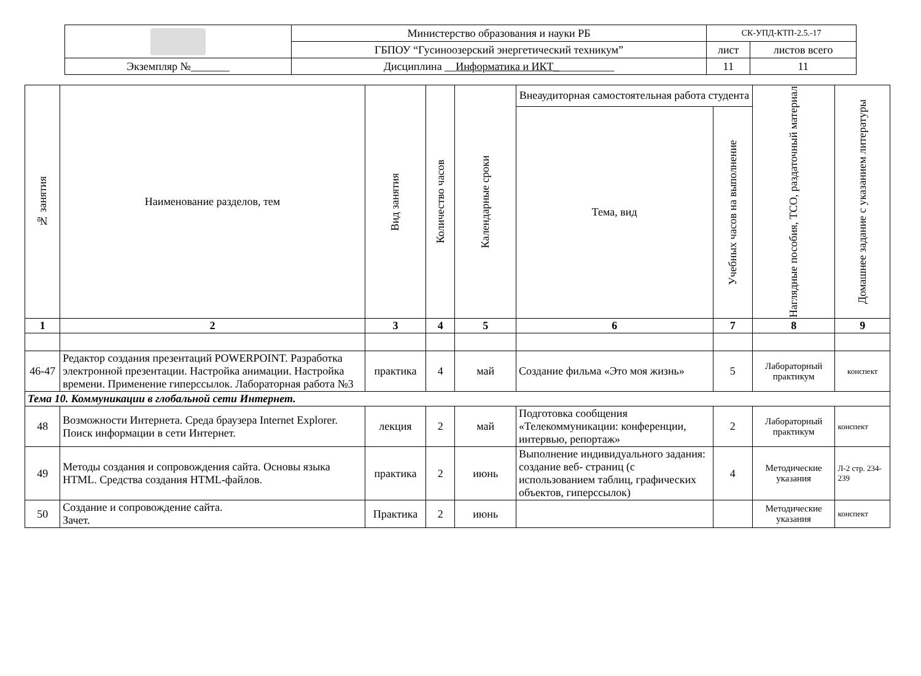| | Министерство образования и науки РБ | СК-УПД-КТП-2.5.-17 | |
| | ГБПОУ “Гусиноозерский энергетический техникум” | лист | листов всего |
| Экземпляр №_______ | Дисциплина __ Информатика и ИКТ_ __________ | 11 | 11 |
| № занятия | Наименование разделов, тем | Вид занятия | Количество часов | Календарные сроки | Внеаудиторная самостоятельная работа студента | | Наглядные пособия, ТСО, раздаточный материал | Домашнее задание с указанием литературы |
| --- | --- | --- | --- | --- | --- | --- | --- | --- |
| | | | | | Тема, вид | Учебных часов на выполнение | | |
| 1 | 2 | 3 | 4 | 5 | 6 | 7 | 8 | 9 |
| 46-47 | Редактор создания презентаций POWERPOINT. Разработка электронной презентации. Настройка анимации. Настройка времени. Применение гиперссылок. Лабораторная работа №3 | практика | 4 | май | Создание фильма «Это моя жизнь» | 5 | Лабораторный практикум | конспект |
| Тема 10. Коммуникации в глобальной сети Интернет. | | | | | | | | |
| 48 | Возможности Интернета. Среда браузера Internet Explorer. Поиск информации в сети Интернет. | лекция | 2 | май | Подготовка сообщения «Телекоммуникации: конференции, интервью, репортаж» | 2 | Лабораторный практикум | конспект |
| 49 | Методы создания и сопровождения сайта. Основы языка HTML. Средства создания HTML-файлов. | практика | 2 | июнь | Выполнение индивидуального задания: создание веб- страниц (с использованием таблиц, графических объектов, гиперссылок) | 4 | Методические указания | Л-2 стр. 234-239 |
| 50 | Создание и сопровождение сайта. Зачет. | Практика | 2 | июнь | | | Методические указания | конспект |